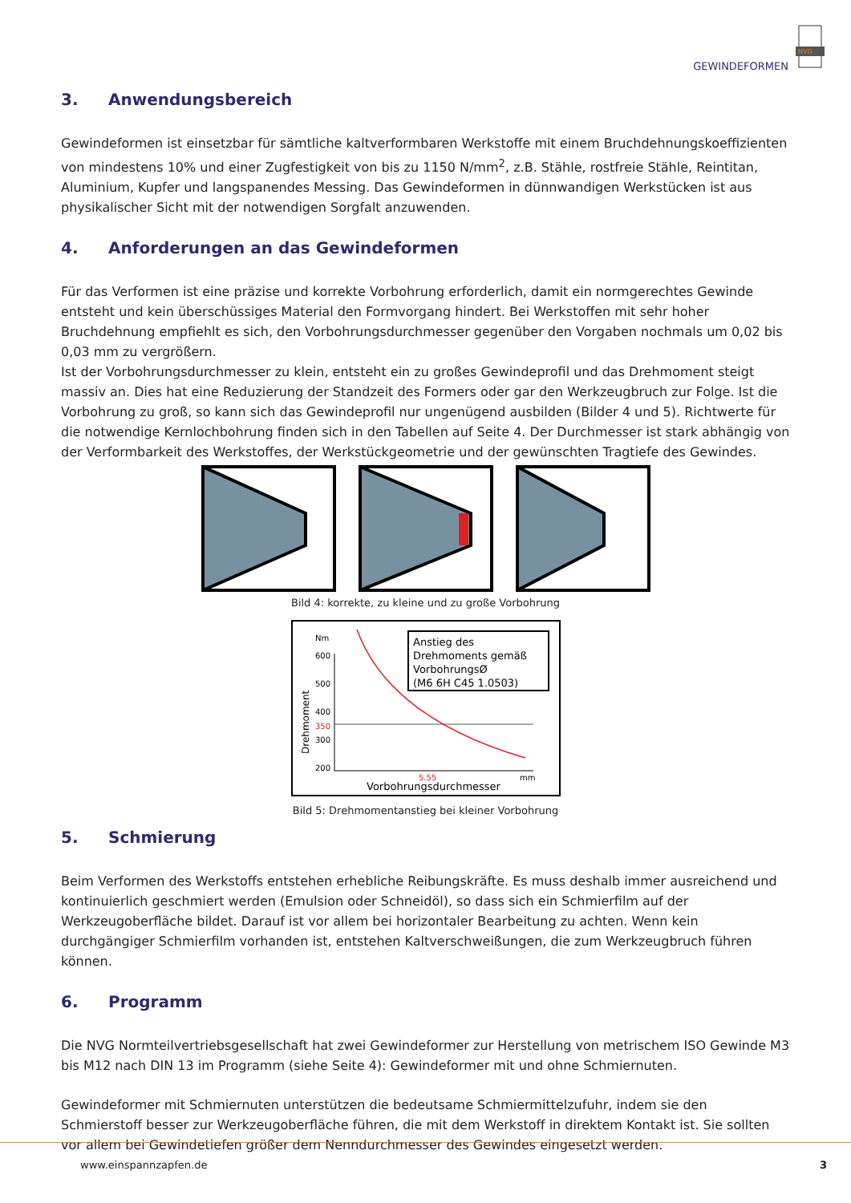GEWINDEFORMEN
NVG
3. Anwendungsbereich
Gewindeformen ist einsetzbar für sämtliche kaltverformbaren Werkstoffe mit einem Bruchdehnungskoeffizienten von mindestens 10% und einer Zugfestigkeit von bis zu 1150 N/mm<sup>2</sup>, z.B. Stähle, rostfreie Stähle, Reintitan, Aluminium, Kupfer und langspanendes Messing. Das Gewindeformen in dünnwandigen Werkstücken ist aus physikalischer Sicht mit der notwendigen Sorgfalt anzuwenden.
4. Anforderungen an das Gewindeformen
Für das Verformen ist eine präzise und korrekte Vorbohrung erforderlich, damit ein normgerechtes Gewinde entsteht und kein überschüssiges Material den Formvorgang hindert. Bei Werkstoffen mit sehr hoher Bruchdehnung empfiehlt es sich, den Vorbohrungsdurchmesser gegenüber den Vorgaben nochmals um 0,02 bis 0,03 mm zu vergrößern.
Ist der Vorbohrungsdurchmesser zu klein, entsteht ein zu großes Gewindeprofil und das Drehmoment steigt massiv an. Dies hat eine Reduzierung der Standzeit des Formers oder gar den Werkzeugbruch zur Folge. Ist die Vorbohrung zu groß, so kann sich das Gewindeprofil nur ungenügend ausbilden (Bilder 4 und 5). Richtwerte für die notwendige Kernlochbohrung finden sich in den Tabellen auf Seite 4. Der Durchmesser ist stark abhängig von der Verformbarkeit des Werkstoffes, der Werkstückgeometrie und der gewünschten Tragtiefe des Gewindes.
Bild 4: korrekte, zu kleine und zu große Vorbohrung
Drehmoment
Nm
600
500
400
350
300
200
Anstieg des
Drehmoments gemäß
VorbohrungsØ
(M6 6H C45 1.0503)
5.55
mm
Vorbohrungsdurchmesser
Bild 5: Drehmomentanstieg bei kleiner Vorbohrung
5. Schmierung
Beim Verformen des Werkstoffs entstehen erhebliche Reibungskräfte. Es muss deshalb immer ausreichend und kontinuierlich geschmiert werden (Emulsion oder Schneidöl), so dass sich ein Schmierfilm auf der Werkzeugoberfläche bildet. Darauf ist vor allem bei horizontaler Bearbeitung zu achten. Wenn kein durchgängiger Schmierfilm vorhanden ist, entstehen Kaltverschweißungen, die zum Werkzeugbruch führen können.
6. Programm
Die NVG Normteilvertriebsgesellschaft hat zwei Gewindeformer zur Herstellung von metrischem ISO Gewinde M3 bis M12 nach DIN 13 im Programm (siehe Seite 4): Gewindeformer mit und ohne Schmiernuten.
Gewindeformer mit Schmiernuten unterstützen die bedeutsame Schmiermittelzufuhr, indem sie den Schmierstoff besser zur Werkzeugoberfläche führen, die mit dem Werkstoff in direktem Kontakt ist. Sie sollten vor allem bei Gewindetiefen größer dem Nenndurchmesser des Gewindes eingesetzt werden.
www.einspannzapfen.de 3